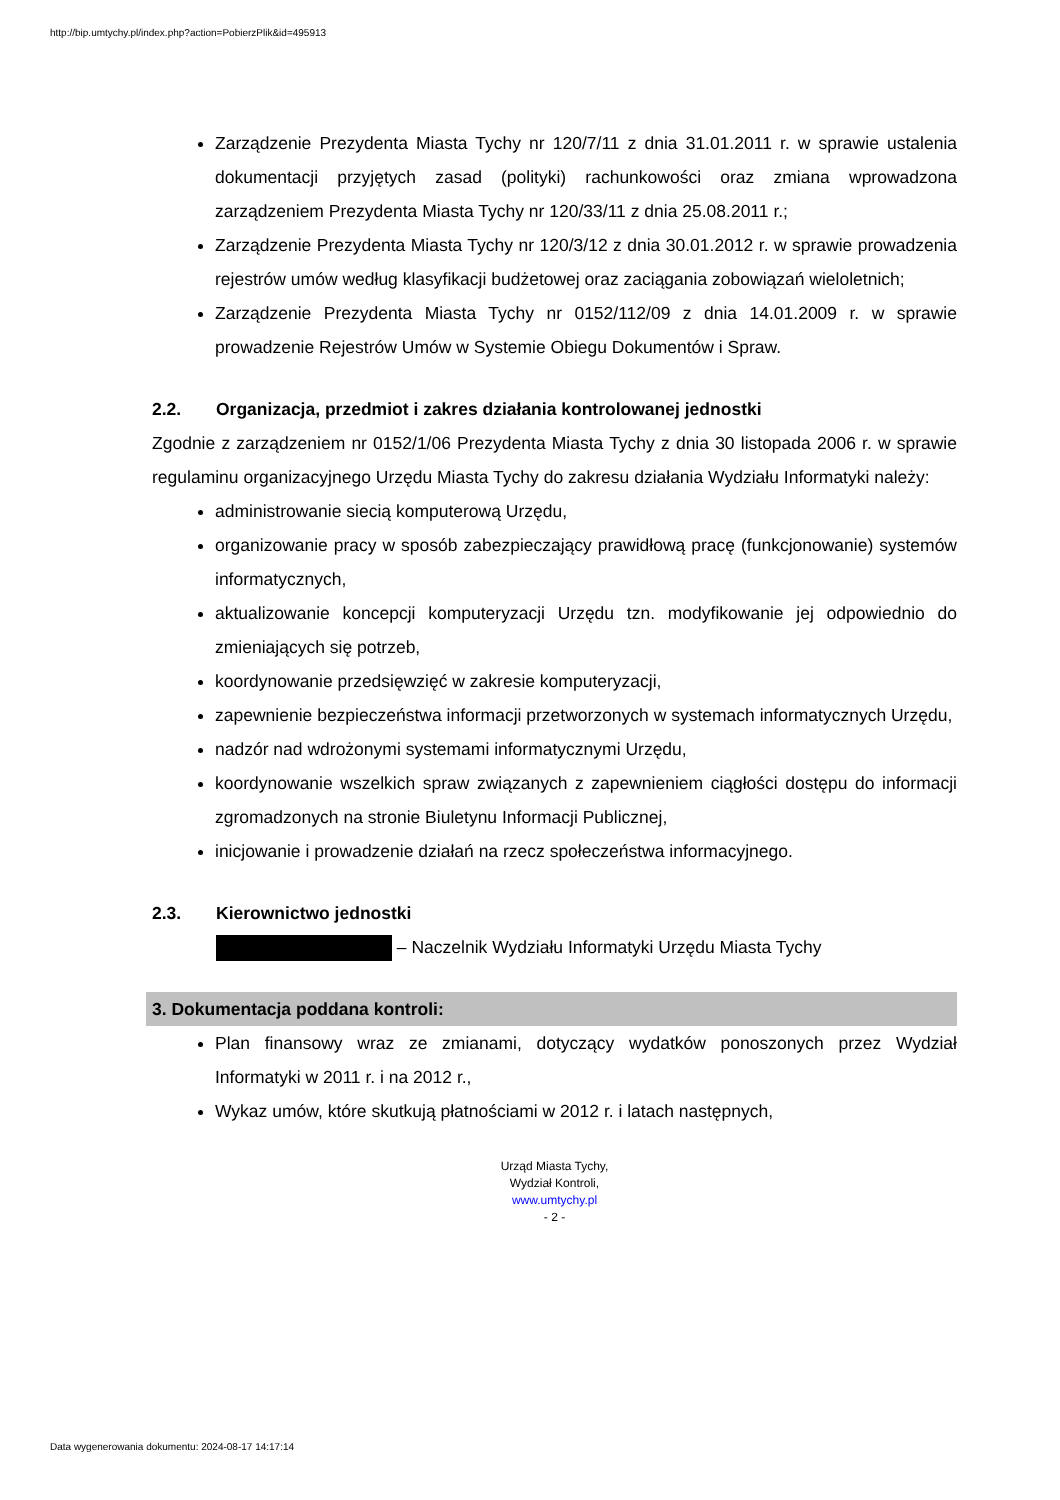http://bip.umtychy.pl/index.php?action=PobierzPlik&id=495913
Zarządzenie Prezydenta Miasta Tychy nr 120/7/11 z dnia 31.01.2011 r. w sprawie ustalenia dokumentacji przyjętych zasad (polityki) rachunkowości oraz zmiana wprowadzona zarządzeniem Prezydenta Miasta Tychy nr 120/33/11 z dnia 25.08.2011 r.;
Zarządzenie Prezydenta Miasta Tychy nr 120/3/12 z dnia 30.01.2012 r. w sprawie prowadzenia rejestrów umów według klasyfikacji budżetowej oraz zaciągania zobowiązań wieloletnich;
Zarządzenie Prezydenta Miasta Tychy nr 0152/112/09 z dnia 14.01.2009 r. w sprawie prowadzenie Rejestrów Umów w Systemie Obiegu Dokumentów i Spraw.
2.2. Organizacja, przedmiot i zakres działania kontrolowanej jednostki
Zgodnie z zarządzeniem nr 0152/1/06 Prezydenta Miasta Tychy z dnia 30 listopada 2006 r. w sprawie regulaminu organizacyjnego Urzędu Miasta Tychy do zakresu działania Wydziału Informatyki należy:
administrowanie siecią komputerową Urzędu,
organizowanie pracy w sposób zabezpieczający prawidłową pracę (funkcjonowanie) systemów informatycznych,
aktualizowanie koncepcji komputeryzacji Urzędu tzn. modyfikowanie jej odpowiednio do zmieniających się potrzeb,
koordynowanie przedsięwzięć w zakresie komputeryzacji,
zapewnienie bezpieczeństwa informacji przetworzonych w systemach informatycznych Urzędu,
nadzór nad wdrożonymi systemami informatycznymi Urzędu,
koordynowanie wszelkich spraw związanych z zapewnieniem ciągłości dostępu do informacji zgromadzonych na stronie Biuletynu Informacji Publicznej,
inicjowanie i prowadzenie działań na rzecz społeczeństwa informacyjnego.
2.3. Kierownictwo jednostki
– Naczelnik Wydziału Informatyki Urzędu Miasta Tychy
3. Dokumentacja poddana kontroli:
Plan finansowy wraz ze zmianami, dotyczący wydatków ponoszonych przez Wydział Informatyki w 2011 r. i na 2012 r.,
Wykaz umów, które skutkują płatnościami w 2012 r. i latach następnych,
Urząd Miasta Tychy,
Wydział Kontroli,
www.umtychy.pl
- 2 -
Data wygenerowania dokumentu: 2024-08-17 14:17:14